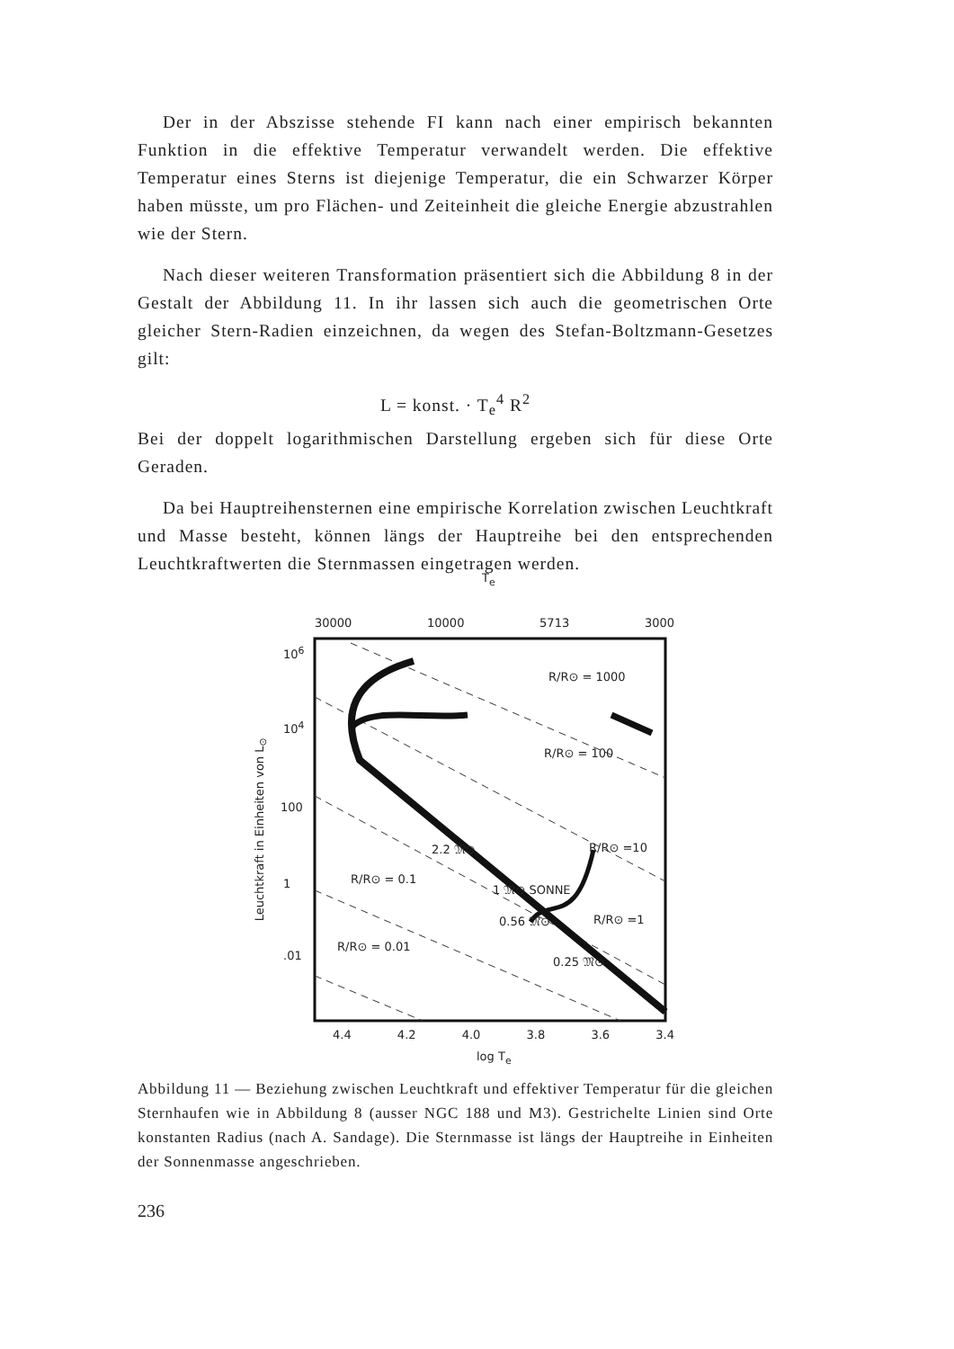Der in der Abszisse stehende FI kann nach einer empirisch bekannten Funktion in die effektive Temperatur verwandelt werden. Die effektive Temperatur eines Sterns ist diejenige Temperatur, die ein Schwarzer Körper haben müsste, um pro Flächen- und Zeiteinheit die gleiche Energie abzustrahlen wie der Stern.
Nach dieser weiteren Transformation präsentiert sich die Abbildung 8 in der Gestalt der Abbildung 11. In ihr lassen sich auch die geometrischen Orte gleicher Stern-Radien einzeichnen, da wegen des Stefan-Boltzmann-Gesetzes gilt:
L = konst. · T<sub>e</sub><sup>4</sup> R<sup>2</sup>
Bei der doppelt logarithmischen Darstellung ergeben sich für diese Orte Geraden.
Da bei Hauptreihensternen eine empirische Korrelation zwischen Leuchtkraft und Masse besteht, können längs der Hauptreihe bei den entsprechenden Leuchtkraftwerten die Sternmassen eingetragen werden.
T<sub>e</sub>
30000 10000 5713 3000
10<sup>6</sup>
10<sup>4</sup>
100
1
.01
Leuchtkraft in Einheiten von L<sub>⊙</sub>
R/R⊙ = 1000
R/R⊙ = 100
R/R⊙ =10
R/R⊙ =1
R/R⊙ = 0.1
R/R⊙ = 0.01
2.2 𝔐⊙
1 𝔐⊙ SONNE
0.56 𝔐⊙
0.25 𝔐⊙
4.4 4.2 4.0 3.8 3.6 3.4
log T<sub>e</sub>
Abbildung 11 — Beziehung zwischen Leuchtkraft und effektiver Temperatur für die gleichen Sternhaufen wie in Abbildung 8 (ausser NGC 188 und M3). Gestrichelte Linien sind Orte konstanten Radius (nach A. Sandage). Die Sternmasse ist längs der Hauptreihe in Einheiten der Sonnenmasse angeschrieben.
236